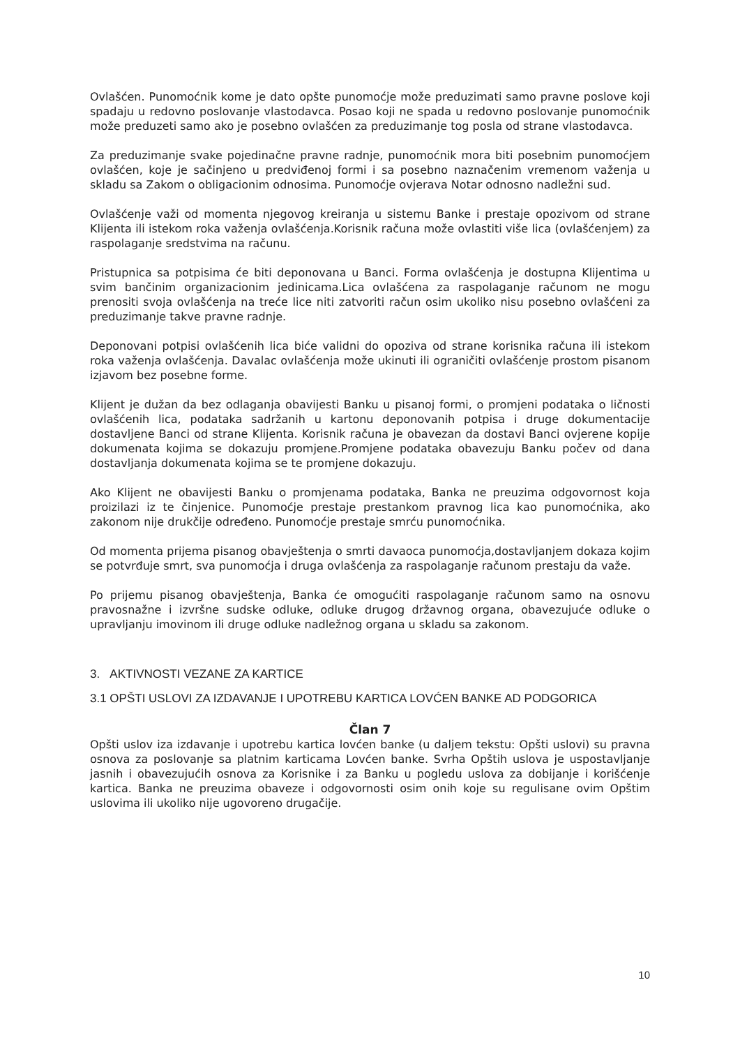Ovlašćen. Punomoćnik kome je dato opšte punomoćje može preduzimati samo pravne poslove koji spadaju u redovno poslovanje vlastodavca. Posao koji ne spada u redovno poslovanje punomoćnik može preduzeti samo ako je posebno ovlašćen za preduzimanje tog posla od strane vlastodavca.
Za preduzimanje svake pojedinačne pravne radnje, punomoćnik mora biti posebnim punomoćjem ovlašćen, koje je sačinjeno u predviđenoj formi i sa posebno naznačenim vremenom važenja u skladu sa Zakom o obligacionim odnosima. Punomoćje ovjerava Notar odnosno nadležni sud.
Ovlašćenje važi od momenta njegovog kreiranja u sistemu Banke i prestaje opozivom od strane Klijenta ili istekom roka važenja ovlašćenja.Korisnik računa može ovlastiti više lica (ovlašćenjem) za raspolaganje sredstvima na računu.
Pristupnica sa potpisima će biti deponovana u Banci. Forma ovlašćenja je dostupna Klijentima u svim bančinim organizacionim jedinicama.Lica ovlašćena za raspolaganje računom ne mogu prenositi svoja ovlašćenja na treće lice niti zatvoriti račun osim ukoliko nisu posebno ovlašćeni za preduzimanje takve pravne radnje.
Deponovani potpisi ovlašćenih lica biće validni do opoziva od strane korisnika računa ili istekom roka važenja ovlašćenja. Davalac ovlašćenja može ukinuti ili ograničiti ovlašćenje prostom pisanom izjavom bez posebne forme.
Klijent je dužan da bez odlaganja obavijesti Banku u pisanoj formi, o promjeni podataka o ličnosti ovlašćenih lica, podataka sadržanih u kartonu deponovanih potpisa i druge dokumentacije dostavljene Banci od strane Klijenta. Korisnik računa je obavezan da dostavi Banci ovjerene kopije dokumenata kojima se dokazuju promjene.Promjene podataka obavezuju Banku počev od dana dostavljanja dokumenata kojima se te promjene dokazuju.
Ako Klijent ne obavijesti Banku o promjenama podataka, Banka ne preuzima odgovornost koja proizilazi iz te činjenice. Punomoćje prestaje prestankom pravnog lica kao punomoćnika, ako zakonom nije drukčije određeno. Punomoćje prestaje smrću punomoćnika.
Od momenta prijema pisanog obavještenja o smrti davaoca punomoćja,dostavljanjem dokaza kojim se potvrđuje smrt, sva punomoćja i druga ovlašćenja za raspolaganje računom prestaju da važe.
Po prijemu pisanog obavještenja, Banka će omogućiti raspolaganje računom samo na osnovu pravosnažne i izvršne sudske odluke, odluke drugog državnog organa, obavezujuće odluke o upravljanju imovinom ili druge odluke nadležnog organa u skladu sa zakonom.
3. AKTIVNOSTI VEZANE ZA KARTICE
3.1 OPŠTI USLOVI ZA IZDAVANJE I UPOTREBU KARTICA LOVĆEN BANKE AD PODGORICA
Član 7
Opšti uslov iza izdavanje i upotrebu kartica lovćen banke (u daljem tekstu: Opšti uslovi) su pravna osnova za poslovanje sa platnim karticama Lovćen banke. Svrha Opštih uslova je uspostavljanje jasnih i obavezujućih osnova za Korisnike i za Banku u pogledu uslova za dobijanje i korišćenje kartica. Banka ne preuzima obaveze i odgovornosti osim onih koje su regulisane ovim Opštim uslovima ili ukoliko nije ugovoreno drugačije.
10